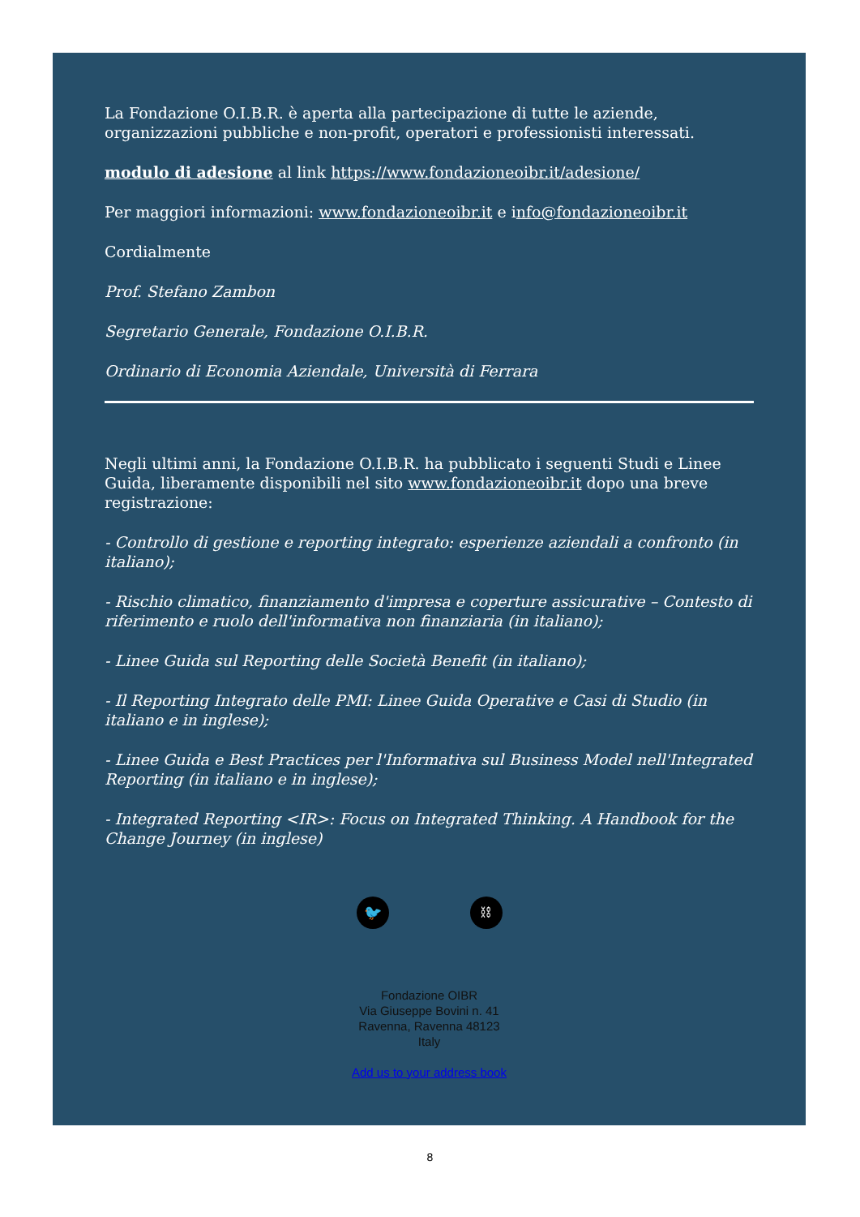La Fondazione O.I.B.R. è aperta alla partecipazione di tutte le aziende, organizzazioni pubbliche e non-profit, operatori e professionisti interessati.
modulo di adesione al link https://www.fondazioneoibr.it/adesione/
Per maggiori informazioni: www.fondazioneoibr.it e info@fondazioneoibr.it
Cordialmente
Prof. Stefano Zambon
Segretario Generale, Fondazione O.I.B.R.
Ordinario di Economia Aziendale, Università di Ferrara
Negli ultimi anni, la Fondazione O.I.B.R. ha pubblicato i seguenti Studi e Linee Guida, liberamente disponibili nel sito www.fondazioneoibr.it dopo una breve registrazione:
- Controllo di gestione e reporting integrato: esperienze aziendali a confronto (in italiano);
- Rischio climatico, finanziamento d'impresa e coperture assicurative – Contesto di riferimento e ruolo dell'informativa non finanziaria (in italiano);
- Linee Guida sul Reporting delle Società Benefit (in italiano);
- Il Reporting Integrato delle PMI: Linee Guida Operative e Casi di Studio (in italiano e in inglese);
- Linee Guida e Best Practices per l'Informativa sul Business Model nell'Integrated Reporting (in italiano e in inglese);
- Integrated Reporting <IR>: Focus on Integrated Thinking. A Handbook for the Change Journey (in inglese)
🐦 ⛓
Fondazione OIBR
Via Giuseppe Bovini n. 41
Ravenna, Ravenna 48123
Italy
Add us to your address book
8